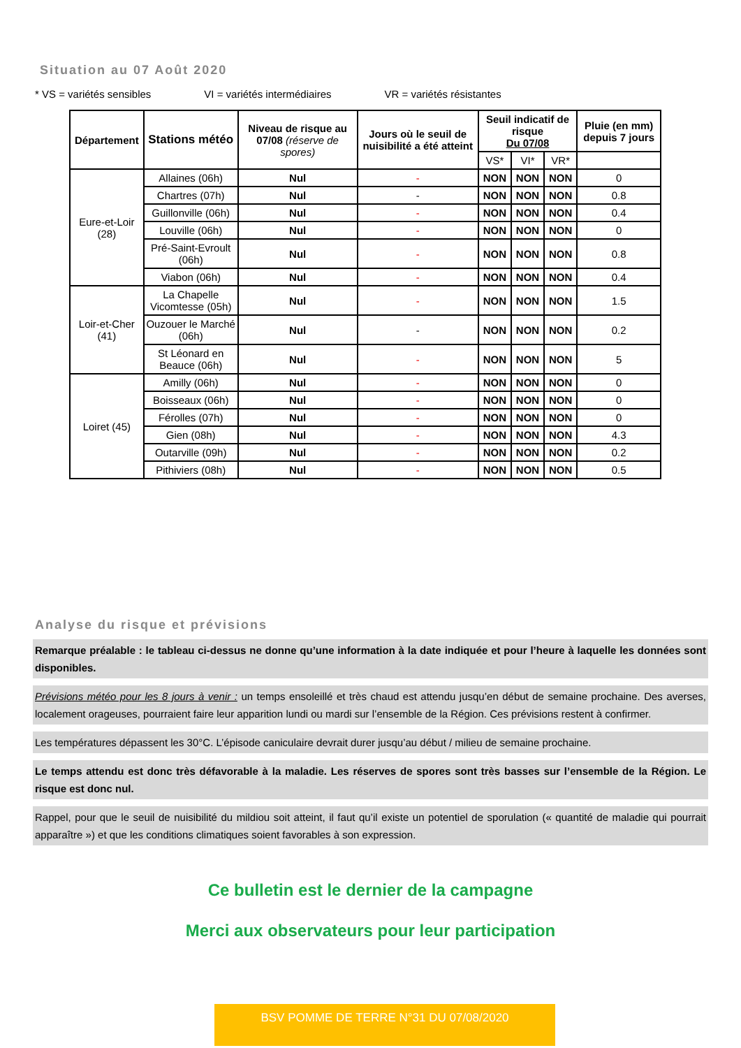Situation au 07 Août 2020
* VS = variétés sensibles VI = variétés intermédiaires VR = variétés résistantes
| Département | Stations météo | Niveau de risque au 07/08 (réserve de spores) | Jours où le seuil de nuisibilité a été atteint | Seuil indicatif de risque Du 07/08 | | | Pluie (en mm) depuis 7 jours |
| --- | --- | --- | --- | --- | --- | --- | --- |
| | | | | VS* | VI* | VR* | |
| Eure-et-Loir (28) | Allaines (06h) | Nul | - | NON | NON | NON | 0 |
| | Chartres (07h) | Nul | - | NON | NON | NON | 0.8 |
| | Guillonville (06h) | Nul | - | NON | NON | NON | 0.4 |
| | Louville (06h) | Nul | - | NON | NON | NON | 0 |
| | Pré-Saint-Evroult (06h) | Nul | - | NON | NON | NON | 0.8 |
| | Viabon (06h) | Nul | - | NON | NON | NON | 0.4 |
| Loir-et-Cher (41) | La Chapelle Vicomtesse (05h) | Nul | - | NON | NON | NON | 1.5 |
| | Ouzouer le Marché (06h) | Nul | - | NON | NON | NON | 0.2 |
| | St Léonard en Beauce (06h) | Nul | - | NON | NON | NON | 5 |
| Loiret (45) | Amilly (06h) | Nul | - | NON | NON | NON | 0 |
| | Boisseaux (06h) | Nul | - | NON | NON | NON | 0 |
| | Férolles (07h) | Nul | - | NON | NON | NON | 0 |
| | Gien (08h) | Nul | - | NON | NON | NON | 4.3 |
| | Outarville (09h) | Nul | - | NON | NON | NON | 0.2 |
| | Pithiviers (08h) | Nul | - | NON | NON | NON | 0.5 |
Analyse du risque et prévisions
Remarque préalable : le tableau ci-dessus ne donne qu’une information à la date indiquée et pour l’heure à laquelle les données sont disponibles.
Prévisions météo pour les 8 jours à venir : un temps ensoleillé et très chaud est attendu jusqu’en début de semaine prochaine. Des averses, localement orageuses, pourraient faire leur apparition lundi ou mardi sur l’ensemble de la Région. Ces prévisions restent à confirmer.
Les températures dépassent les 30°C. L’épisode caniculaire devrait durer jusqu’au début / milieu de semaine prochaine.
Le temps attendu est donc très défavorable à la maladie. Les réserves de spores sont très basses sur l’ensemble de la Région. Le risque est donc nul.
Rappel, pour que le seuil de nuisibilité du mildiou soit atteint, il faut qu’il existe un potentiel de sporulation (« quantité de maladie qui pourrait apparaître ») et que les conditions climatiques soient favorables à son expression.
Ce bulletin est le dernier de la campagne
Merci aux observateurs pour leur participation
BSV POMME DE TERRE N°31 DU 07/08/2020